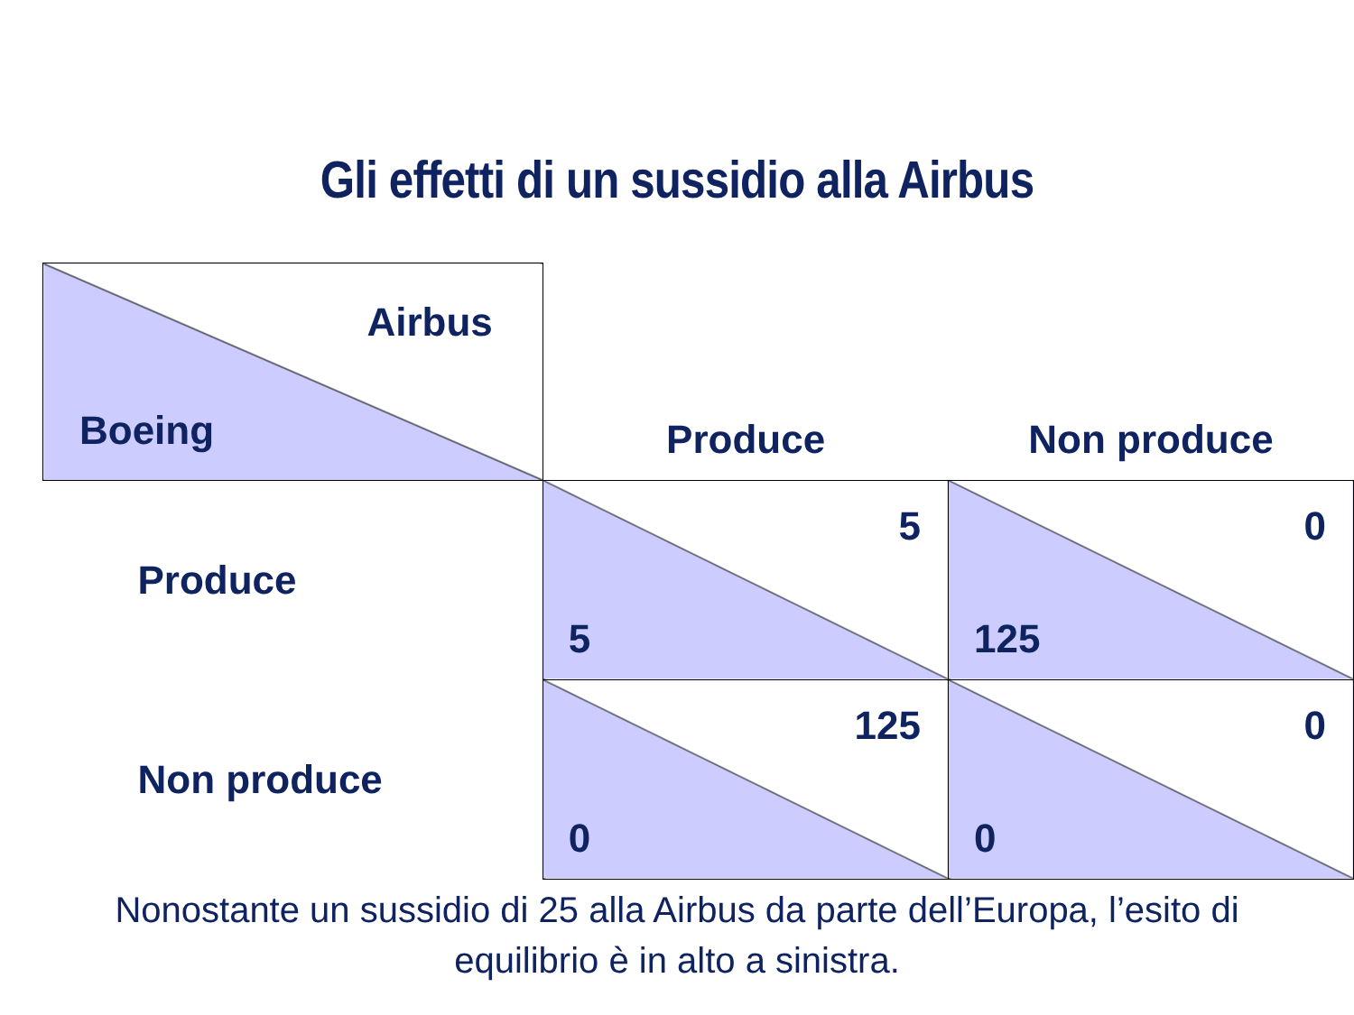Gli effetti di un sussidio alla Airbus
| Airbus Boeing | Produce | Non produce |
| Produce | 5 5 | 0 125 |
| Non produce | 125 0 | 0 0 |
Nonostante un sussidio di 25 alla Airbus da parte dell’Europa, l’esito di
equilibrio è in alto a sinistra.